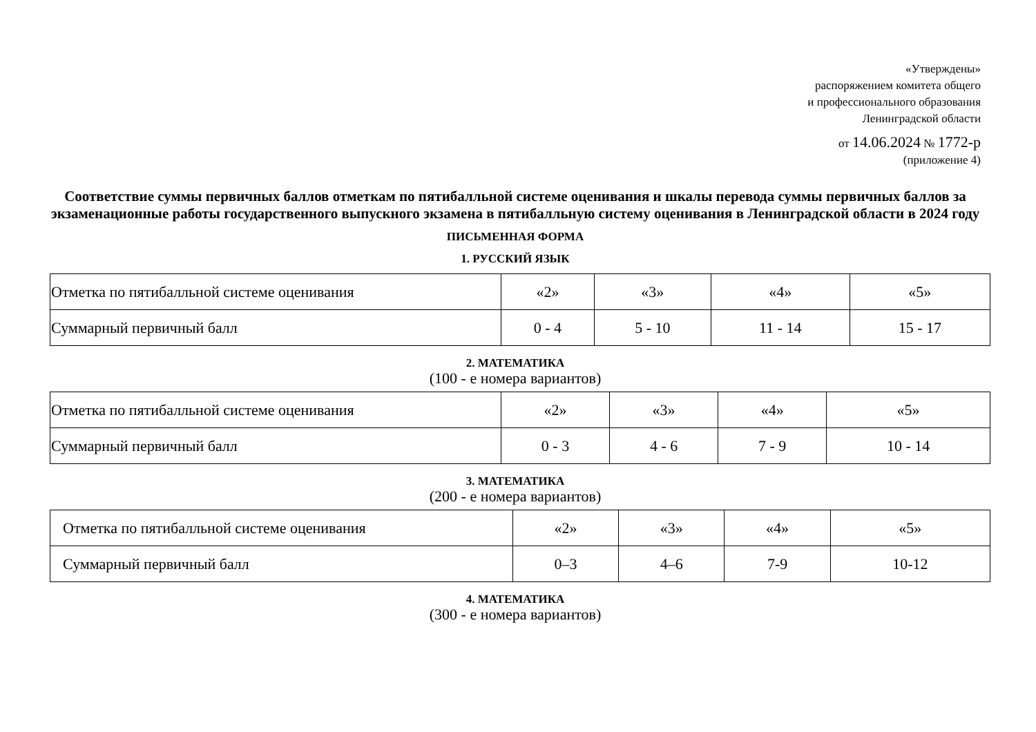«Утверждены»
распоряжением комитета общего
и профессионального образования
Ленинградской области
от 14.06.2024 № 1772-р
(приложение 4)
Соответствие суммы первичных баллов отметкам по пятибалльной системе оценивания и шкалы перевода суммы первичных баллов за экзаменационные работы государственного выпускного экзамена в пятибалльную систему оценивания в Ленинградской области в 2024 году
ПИСЬМЕННАЯ ФОРМА
1. РУССКИЙ ЯЗЫК
| Отметка по пятибалльной системе оценивания | «2» | «3» | «4» | «5» |
| Суммарный первичный балл | 0 - 4 | 5 - 10 | 11 - 14 | 15 - 17 |
2. МАТЕМАТИКА
(100 - е номера вариантов)
| Отметка по пятибалльной системе оценивания | «2» | «3» | «4» | «5» |
| Суммарный первичный балл | 0 - 3 | 4 - 6 | 7 - 9 | 10 - 14 |
3. МАТЕМАТИКА
(200 - е номера вариантов)
| Отметка по пятибалльной системе оценивания | «2» | «3» | «4» | «5» |
| Суммарный первичный балл | 0–3 | 4–6 | 7-9 | 10-12 |
4. МАТЕМАТИКА
(300 - е номера вариантов)